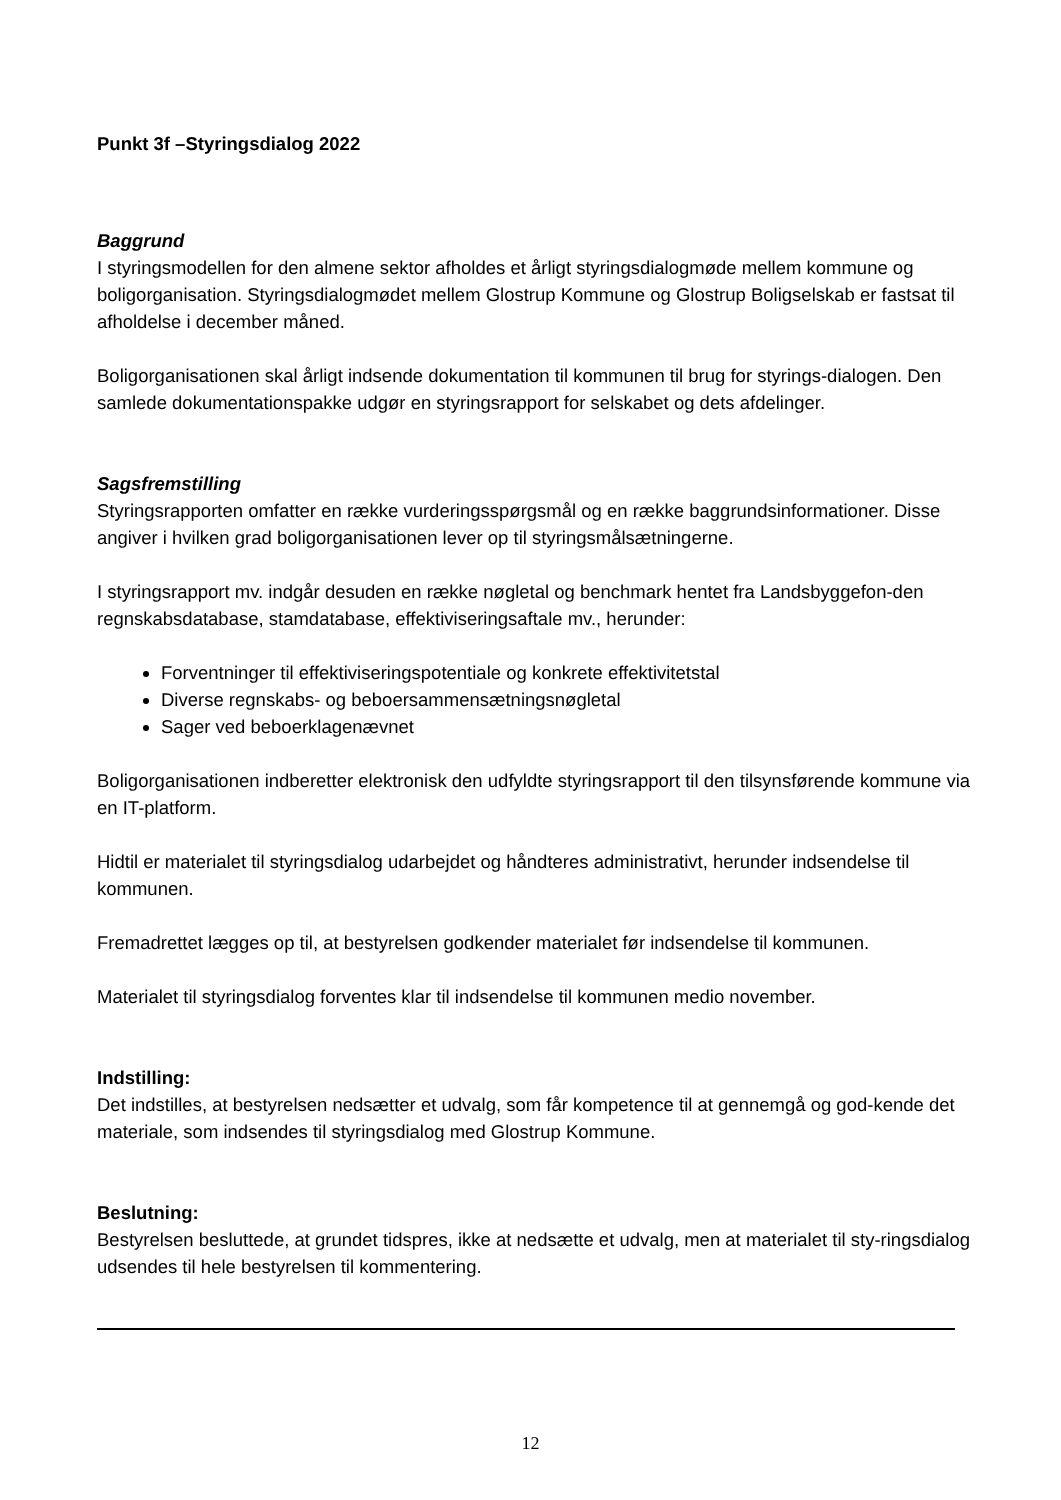Punkt 3f –Styringsdialog 2022
Baggrund
I styringsmodellen for den almene sektor afholdes et årligt styringsdialogmøde mellem kommune og boligorganisation. Styringsdialogmødet mellem Glostrup Kommune og Glostrup Boligselskab er fastsat til afholdelse i december måned.
Boligorganisationen skal årligt indsende dokumentation til kommunen til brug for styrings-dialogen. Den samlede dokumentationspakke udgør en styringsrapport for selskabet og dets afdelinger.
Sagsfremstilling
Styringsrapporten omfatter en række vurderingsspørgsmål og en række baggrundsinformationer. Disse angiver i hvilken grad boligorganisationen lever op til styringsmålsætningerne.
I styringsrapport mv. indgår desuden en række nøgletal og benchmark hentet fra Landsbyggefon-den regnskabsdatabase, stamdatabase, effektiviseringsaftale mv., herunder:
Forventninger til effektiviseringspotentiale og konkrete effektivitetstal
Diverse regnskabs- og beboersammensætningsnøgletal
Sager ved beboerklagenævnet
Boligorganisationen indberetter elektronisk den udfyldte styringsrapport til den tilsynsførende kommune via en IT-platform.
Hidtil er materialet til styringsdialog udarbejdet og håndteres administrativt, herunder indsendelse til kommunen.
Fremadrettet lægges op til, at bestyrelsen godkender materialet før indsendelse til kommunen.
Materialet til styringsdialog forventes klar til indsendelse til kommunen medio november.
Indstilling:
Det indstilles, at bestyrelsen nedsætter et udvalg, som får kompetence til at gennemgå og god-kende det materiale, som indsendes til styringsdialog med Glostrup Kommune.
Beslutning:
Bestyrelsen besluttede, at grundet tidspres, ikke at nedsætte et udvalg, men at materialet til sty-ringsdialog udsendes til hele bestyrelsen til kommentering.
12